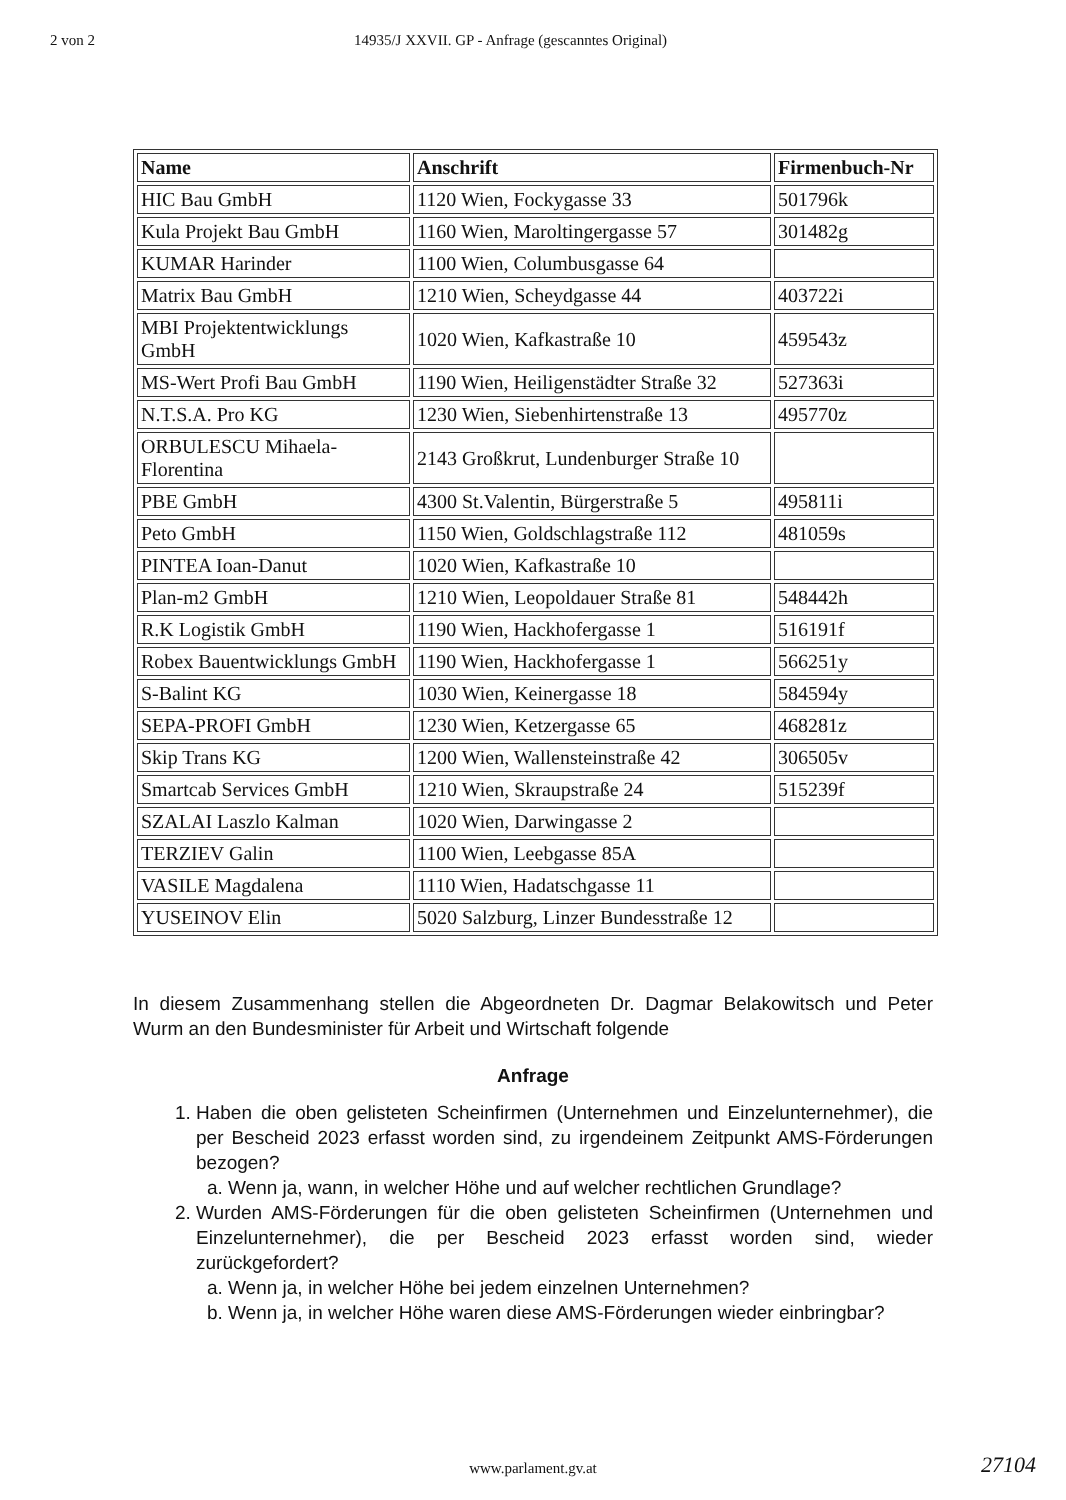2 von 2 14935/J XXVII. GP - Anfrage (gescanntes Original)
| Name | Anschrift | Firmenbuch-Nr |
| --- | --- | --- |
| HIC Bau GmbH | 1120 Wien, Fockygasse 33 | 501796k |
| Kula Projekt Bau GmbH | 1160 Wien, Maroltingergasse 57 | 301482g |
| KUMAR Harinder | 1100 Wien, Columbusgasse 64 | |
| Matrix Bau GmbH | 1210 Wien, Scheydgasse 44 | 403722i |
| MBI Projektentwicklungs GmbH | 1020 Wien, Kafkastraße 10 | 459543z |
| MS-Wert Profi Bau GmbH | 1190 Wien, Heiligenstädter Straße 32 | 527363i |
| N.T.S.A. Pro KG | 1230 Wien, Siebenhirtenstraße 13 | 495770z |
| ORBULESCU Mihaela-Florentina | 2143 Großkrut, Lundenburger Straße 10 | |
| PBE GmbH | 4300 St.Valentin, Bürgerstraße 5 | 495811i |
| Peto GmbH | 1150 Wien, Goldschlagstraße 112 | 481059s |
| PINTEA Ioan-Danut | 1020 Wien, Kafkastraße 10 | |
| Plan-m2 GmbH | 1210 Wien, Leopoldauer Straße 81 | 548442h |
| R.K Logistik GmbH | 1190 Wien, Hackhofergasse 1 | 516191f |
| Robex Bauentwicklungs GmbH | 1190 Wien, Hackhofergasse 1 | 566251y |
| S-Balint KG | 1030 Wien, Keinergasse 18 | 584594y |
| SEPA-PROFI GmbH | 1230 Wien, Ketzergasse 65 | 468281z |
| Skip Trans KG | 1200 Wien, Wallensteinstraße 42 | 306505v |
| Smartcab Services GmbH | 1210 Wien, Skraupstraße 24 | 515239f |
| SZALAI Laszlo Kalman | 1020 Wien, Darwingasse 2 | |
| TERZIEV Galin | 1100 Wien, Leebgasse 85A | |
| VASILE Magdalena | 1110 Wien, Hadatschgasse 11 | |
| YUSEINOV Elin | 5020 Salzburg, Linzer Bundesstraße 12 | |
In diesem Zusammenhang stellen die Abgeordneten Dr. Dagmar Belakowitsch und Peter Wurm an den Bundesminister für Arbeit und Wirtschaft folgende
Anfrage
1. Haben die oben gelisteten Scheinfirmen (Unternehmen und Einzelunternehmer), die per Bescheid 2023 erfasst worden sind, zu irgendeinem Zeitpunkt AMS-Förderungen bezogen?
a. Wenn ja, wann, in welcher Höhe und auf welcher rechtlichen Grundlage?
2. Wurden AMS-Förderungen für die oben gelisteten Scheinfirmen (Unternehmen und Einzelunternehmer), die per Bescheid 2023 erfasst worden sind, wieder zurückgefordert?
a. Wenn ja, in welcher Höhe bei jedem einzelnen Unternehmen?
b. Wenn ja, in welcher Höhe waren diese AMS-Förderungen wieder einbringbar?
www.parlament.gv.at 27104